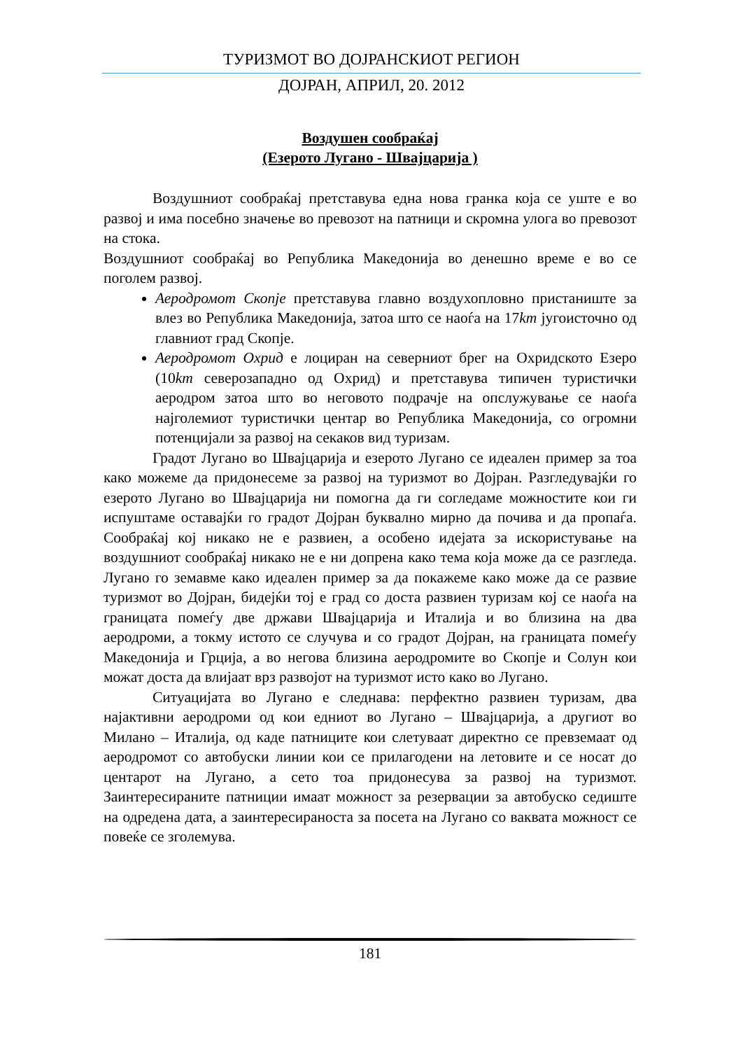ТУРИЗМОТ ВО ДОЈРАНСКИОТ РЕГИОН
ДОЈРАН, АПРИЛ, 20. 2012
Воздушен сообраќај
(Езерото Лугано - Швајцарија )
Воздушниот сообраќај претставува една нова гранка која се уште е во развој и има посебно значење во превозот на патници и скромна улога во превозот на стока.
Воздушниот сообраќај во Република Македонија во денешно време е во се поголем развој.
Аеродромот Скопје претставува главно воздухопловно пристаниште за влез во Република Македонија, затоа што се наоѓа на 17km југоисточно од главниот град Скопје.
Аеродромот Охрид е лоциран на северниот брег на Охридското Езеро (10km северозападно од Охрид) и претставува типичен туристички аеродром затоа што во неговото подрачје на опслужување се наоѓа најголемиот туристички центар во Република Македонија, со огромни потенцијали за развој на секаков вид туризам.
Градот Лугано во Швајцарија и езерото Лугано се идеален пример за тоа како можеме да придонесеме за развој на туризмот во Дојран. Разгледувајќи го езерото Лугано во Швајцарија ни помогна да ги согледаме можностите кои ги испуштаме оставајќи го градот Дојран буквално мирно да почива и да пропаѓа. Сообраќај кој никако не е развиен, а особено идејата за искористување на воздушниот сообраќај никако не е ни допрена како тема која може да се разгледа. Лугано го земавме како идеален пример за да покажеме како може да се развие туризмот во Дојран, бидејќи тој е град со доста развиен туризам кој се наоѓа на границата помеѓу две држави Швајцарија и Италија и во близина на два аеродроми, а токму истото се случува и со градот Дојран, на границата помеѓу Македонија и Грција, а во негова близина аеродромите во Скопје и Солун кои можат доста да влијаат врз развојот на туризмот исто како во Лугано.
Ситуацијата во Лугано е следнава: перфектно развиен туризам, два најактивни аеродроми од кои едниот во Лугано – Швајцарија, а другиот во Милано – Италија, од каде патниците кои слетуваат директно се превземаат од аеродромот со автобуски линии кои се прилагодени на летовите и се носат до центарот на Лугано, а сето тоа придонесува за развој на туризмот. Заинтересираните патниции имаат можност за резервации за автобуско седиште на одредена дата, а заинтересираноста за посета на Лугано со ваквата можност се повеќе се зголемува.
181